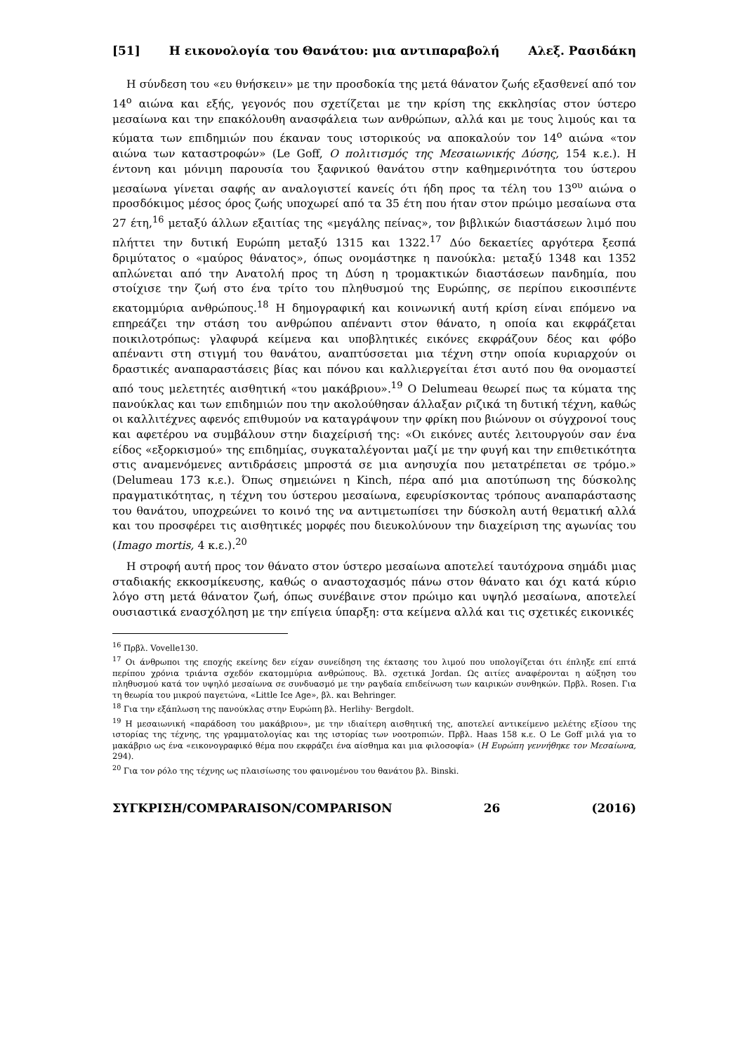[51] Η εικονολογία του Θανάτου: μια αντιπαραβολή Αλεξ. Ρασιδάκη
Η σύνδεση του «ευ θνήσκειν» με την προσδοκία της μετά θάνατον ζωής εξασθενεί από τον 14<sup>ο</sup> αιώνα και εξής, γεγονός που σχετίζεται με την κρίση της εκκλησίας στον ύστερο μεσαίωνα και την επακόλουθη ανασφάλεια των ανθρώπων, αλλά και με τους λιμούς και τα κύματα των επιδημιών που έκαναν τους ιστορικούς να αποκαλούν τον 14<sup>ο</sup> αιώνα «τον αιώνα των καταστροφών» (Le Goff, Ο πολιτισμός της Μεσαιωνικής Δύσης, 154 κ.ε.). Η έντονη και μόνιμη παρουσία του ξαφνικού θανάτου στην καθημερινότητα του ύστερου μεσαίωνα γίνεται σαφής αν αναλογιστεί κανείς ότι ήδη προς τα τέλη του 13<sup>ου</sup> αιώνα ο προσδόκιμος μέσος όρος ζωής υποχωρεί από τα 35 έτη που ήταν στον πρώιμο μεσαίωνα στα 27 έτη,<sup>16</sup> μεταξύ άλλων εξαιτίας της «μεγάλης πείνας», τον βιβλικών διαστάσεων λιμό που πλήττει την δυτική Ευρώπη μεταξύ 1315 και 1322.<sup>17</sup> Δύο δεκαετίες αργότερα ξεσπά δριμύτατος ο «μαύρος θάνατος», όπως ονομάστηκε η πανούκλα: μεταξύ 1348 και 1352 απλώνεται από την Ανατολή προς τη Δύση η τρομακτικών διαστάσεων πανδημία, που στοίχισε την ζωή στο ένα τρίτο του πληθυσμού της Ευρώπης, σε περίπου εικοσιπέντε εκατομμύρια ανθρώπους.<sup>18</sup> Η δημογραφική και κοινωνική αυτή κρίση είναι επόμενο να επηρεάζει την στάση του ανθρώπου απέναντι στον θάνατο, η οποία και εκφράζεται ποικιλοτρόπως: γλαφυρά κείμενα και υποβλητικές εικόνες εκφράζουν δέος και φόβο απέναντι στη στιγμή του θανάτου, αναπτύσσεται μια τέχνη στην οποία κυριαρχούν οι δραστικές αναπαραστάσεις βίας και πόνου και καλλιεργείται έτσι αυτό που θα ονομαστεί από τους μελετητές αισθητική «του μακάβριου».<sup>19</sup> Ο Delumeau θεωρεί πως τα κύματα της πανούκλας και των επιδημιών που την ακολούθησαν άλλαξαν ριζικά τη δυτική τέχνη, καθώς οι καλλιτέχνες αφενός επιθυμούν να καταγράψουν την φρίκη που βιώνουν οι σύγχρονοί τους και αφετέρου να συμβάλουν στην διαχείρισή της: «Οι εικόνες αυτές λειτουργούν σαν ένα είδος «εξορκισμού» της επιδημίας, συγκαταλέγονται μαζί με την φυγή και την επιθετικότητα στις αναμενόμενες αντιδράσεις μπροστά σε μια ανησυχία που μετατρέπεται σε τρόμο.» (Delumeau 173 κ.ε.). Όπως σημειώνει η Kinch, πέρα από μια αποτύπωση της δύσκολης πραγματικότητας, η τέχνη του ύστερου μεσαίωνα, εφευρίσκοντας τρόπους αναπαράστασης του θανάτου, υποχρεώνει το κοινό της να αντιμετωπίσει την δύσκολη αυτή θεματική αλλά και του προσφέρει τις αισθητικές μορφές που διευκολύνουν την διαχείριση της αγωνίας του (Imago mortis, 4 κ.ε.).<sup>20</sup>
Η στροφή αυτή προς τον θάνατο στον ύστερο μεσαίωνα αποτελεί ταυτόχρονα σημάδι μιας σταδιακής εκκοσμίκευσης, καθώς ο αναστοχασμός πάνω στον θάνατο και όχι κατά κύριο λόγο στη μετά θάνατον ζωή, όπως συνέβαινε στον πρώιμο και υψηλό μεσαίωνα, αποτελεί ουσιαστικά ενασχόληση με την επίγεια ύπαρξη: στα κείμενα αλλά και τις σχετικές εικονικές
<sup>16</sup> Πρβλ. Vovelle130.
<sup>17</sup> Οι άνθρωποι της εποχής εκείνης δεν είχαν συνείδηση της έκτασης του λιμού που υπολογίζεται ότι έπληξε επί επτά περίπου χρόνια τριάντα σχεδόν εκατομμύρια ανθρώπους. Βλ. σχετικά Jordan. Ως αιτίες αναφέρονται η αύξηση του πληθυσμού κατά τον υψηλό μεσαίωνα σε συνδυασμό με την ραγδαία επιδείνωση των καιρικών συνθηκών. Πρβλ. Rosen. Για τη θεωρία του μικρού παγετώνα, «Little Ice Age», βλ. και Behringer.
<sup>18</sup> Για την εξάπλωση της πανούκλας στην Ευρώπη βλ. Herlihy· Bergdolt.
<sup>19</sup> Η μεσαιωνική «παράδοση του μακάβριου», με την ιδιαίτερη αισθητική της, αποτελεί αντικείμενο μελέτης εξίσου της ιστορίας της τέχνης, της γραμματολογίας και της ιστορίας των νοοτροπιών. Πρβλ. Haas 158 κ.ε. Ο Le Goff μιλά για το μακάβριο ως ένα «εικονογραφικό θέμα που εκφράζει ένα αίσθημα και μια φιλοσοφία» (Η Ευρώπη γεννήθηκε τον Μεσαίωνα, 294).
<sup>20</sup> Για τον ρόλο της τέχνης ως πλαισίωσης του φαινομένου του θανάτου βλ. Binski.
ΣΥΓΚΡΙΣΗ/COMPARAISON/COMPARISON 26 (2016)